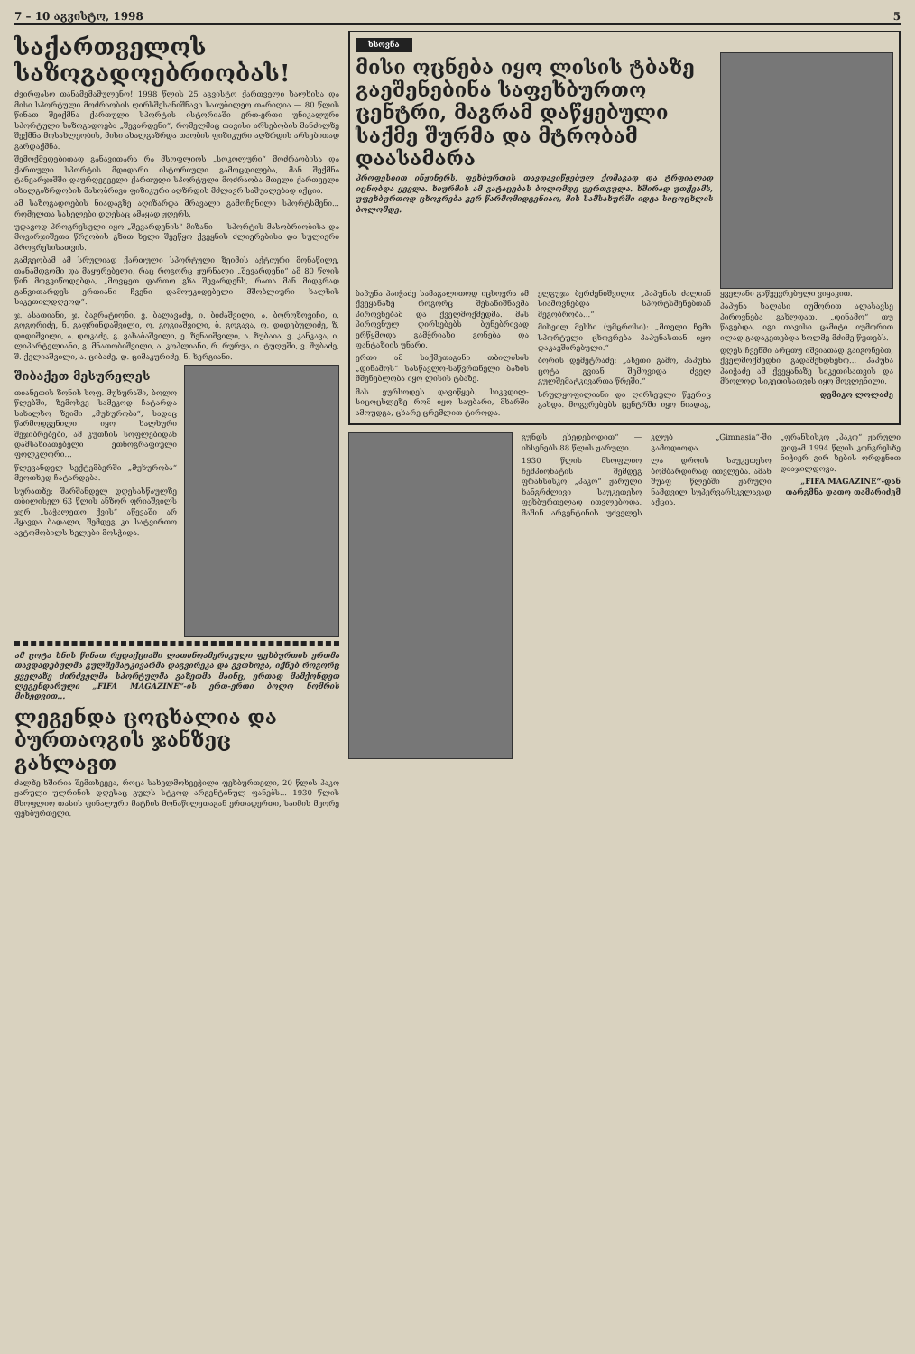7 – 10 აგვისტო, 1998 5
საქართველოს საზოგადოებრიობას!
ძვირფასო თანამემამულენო! 1998 წლის 25 აგვისტო ქართველი ხალხისა და მისი სპორტული მოძრაობის ღირსშესანიშნავი საიუბილეო თარიღია — 80 წლის წინათ შეიქმნა ქართული სპორტის ისტორიაში ერთ-ერთი უნიკალური სპორტული საზოგადოება „შევარდენი“, რომელმაც თავისი არსებობის მანძილზე შექმნა მოსახლეობის, მისი ახალგაზრდა თაობის ფიზიკური აღზრდის არსებითად გარდაქმნა.
შემოქმედებითად განავითარა რა მსოფლიოს „სოკოლური“ მოძრაობისა და ქართული სპორტის მდიდარი ისტორიული გამოცდილება, მან შექმნა ტანვარჯიშში დაურღვეველი ქართული სპორტული მოძრაობა მთელი ქართველი ახალგაზრდობის მასობრივი ფიზიკური აღზრდის მძლავრ საშუალებად იქცია.
ამ საზოგადოების ნიადაგზე აღიზარდა მრავალი გამოჩენილი სპორტსმენი... რომელთა სახელები დღესაც ამაყად ჟღერს.
უდავოდ პროგრესული იყო „შევარდენის“ მიზანი — სპორტის მასობრიობისა და მოვარჯიშეთა წრეობის გზით ხელი შეეწყო ქვეყნის ძლიერებისა და სულიერი პროგრესისათვის.
გამგეობამ ამ სრულიად ქართული სპორტული ზეიმის აქტიური მონაწილე, თანამდგომი და მაყურებელი, რაც როგორც ჟურნალი „შევარდენი“ ამ 80 წლის წინ მოგვიწოდებდა, „მოვცეთ ფართო გზა შევარდენს, რათა მან მიდგრად განვითარდეს ერთიანი ჩვენი დამოუკიდებელი მშობლიური ხალხის საკეთილდღეოდ“.
ჯ. ასათიანი, ჯ. ბაგრატიონი, ვ. ბალავაძე, ი. ბიძაშვილი, ა. ბოროზოვიჩი, ი. გოგორიძე, ნ. გაფრინდაშვილი, ო. გოგიაშვილი, ბ. გოგავა, ო. დიდებულიძე, ზ. დიდიშვილი, ა. დოკაძე, გ. ვახაბაშვილი, ე. ზენაიშვილი, ა. ზუბაია, ვ. კანკავა, ი. ლიპარტელიანი, გ. მნათობიშვილი, ა. კოპლიანი, რ. რურუა, ი. ტუღუში, ვ. შუბაძე, შ. ქელიაშვილი, ა. ციბაძე, დ. ციმაკურიძე, ნ. ხერგიანი.
შიბაქეთ მესურელეს
თიანეთის ზონის სოფ. მუხურაში, ბოლო წლებში, ზემოხვე სამეკოდ ჩატარდა სახალხო ზეიმი „მუხურობა“, სადაც წარმოდგენილი იყო ხალხური შეჯიბრებები, ამ კუთხის სოფლებიდან დამსახიათებელი ეთნოგრაფიული ფოლკლორი...
წლევანდელ სექტემბერში „მუხურობა“ მეოთხედ ჩატარდება.
სურათზე: შარშანდელ დღესასწაულზე თბილისელ 63 წლის ანზორ ფრიაშვილს ჯერ „საჭალეთო ქვის“ აწევაში არ ჰყავდა ბადალი, შემდეგ კი სატვირთო ავტომობილს ხელები მოსჭიდა.
ამ ცოტა ხნის წინათ რედაქციაში ლათინოამერიკული ფეხბურთის ერთმა თავდადებულმა გულშემატკივარმა დაგვირეკა და გვთხოვა, იქნებ როგორც ყველაზე ძირძველმა სპორტულმა გაზეთმა მაინც, ერთად მამქონდეთ ლეგენდარული „FIFA MAGAZINE“-ის ერთ-ერთი ბოლო ნომრის მიხედვით...
ლეგენდა ცოცხალია და ბურთაოგის ჯანზეც გახლავთ
ძალზე ხშირია შემთხვევა, როცა სახელმოხვეჭილი ფეხბურთელი, 20 წლის პაკო ჟარული ულრინის დღესაც გულს სტკოდ არგენტინულ ფანებს... 1930 წლის მსოფლიო თასის ფინალური მატჩის მონაწილეთაგან ერთადერთი, საიმის მეორე ფეხბურთელი.
ხსოვნა
მისი ოცნება იყო ლისის ტბაზე გაეშენებინა საფეხბურთო ცენტრი, მაგრამ დაწყებული საქმე შურმა და მტრობამ დაასამარა
პროფესიით ინჟინერს, ფეხბურთის თავდავიწყებულ ქომაგად და ტრფიალად იცნობდა ყველა. ხიურმის ამ გატაცებას ბოლომდე უერთგულა. ხშირად უთქვამს, უფეხბურთოდ ცხოვრება ვერ წარმომიდგენიაო, მის სამსახურში იდგა სიცოცხლის ბოლომდე.
ბაპუნა პაიჭაძე სამაგალითოდ იცხოვრა ამ ქვეყანაზე როგორც შესანიშნავმა პიროვნებამ და ქველმოქმედმა. მას პიროვნულ ღირსებებს ბუნებრივად ერწყმოდა გამჭრიახი გონება და ფანტაზიის უნარი.
ერთი ამ საქმეთაგანი თბილისის „დინამოს“ სასწავლო-საწვრთნელი ბაზის მშენებლობა იყო ლისის ტბაზე.
მას ეურსოდეს დავიწყებ. სიკვდილ-სიცოცხლეზე რომ იყო საუბარი, მხარში ამოუდგა, ცხარე ცრემლით ტიროდა.
ელგუჯა ბერძენიშვილი: „პაპუნას ძალიან სიამოვნებდა სპორტსმენებთან მეგობრობა...“
მიხეილ მესხი (უმცროსი): „მთელი ჩემი სპორტული ცხოვრება პაპუნასთან იყო დაკავშირებული.“
ბორის დემეტრაძე: „ასეთი გამო, პაპუნა ცოტა გვიან შემოვიდა ძველ გულშემატკივართა წრეში.“
სრულყოფილიანი და ღირსეული წვერიც გახდა. მოგვრებებს ცენტრში იყო ნიადაგ, ყველანი გაწვევრებული ვიყავით.
პაპუნა ხალასი იუმორით ალასავსე პიროვნება გახლდათ. „დინამო“ თუ წაგებდა, იგი თავისი ცამიტი იუმორით ილად გადაკეთებდა ხოლმე მძიმე წუთებს.
დღეს ჩვენში არცთუ იშვიათად გაიგონებთ, ქველმოქმედნი გადაშენდნენო... პაპუნა პაიჭაძე ამ ქვეყანაზე სიკეთისათვის და მხოლოდ სიკეთისათვის იყო მოვლენილი.
დემიკო ლოლაძე
გუნდს ეხედებოდით“ — იხსენებს 88 წლის ჟარული.
1930 წლის მსოფლიო ჩემპიონატის შემდეგ ფრანსისკო „პაკო“ ჟარული ხანგრძლივი საუკეთესო ფეხბურთელად ითვლებოდა. მაშინ არგენტინის უძველეს კლუბ „Gimnasia“-ში გამოდიოდა.
ლა დროის საუკეთესო ბომბარდირად ითვლება. ამან შუაფ წლებში ჟარული ნამდვილ სუპერვარსკვლავად აქცია.
„ფრანსისკო „პაკო“ ჟარული ფიფამ 1994 წლის კონგრესზე ნიჭიერ გირ ხების ორდენით დააჯილდოვა.
„FIFA MAGAZINE“-დან თარგმნა დათო თამარიძემ